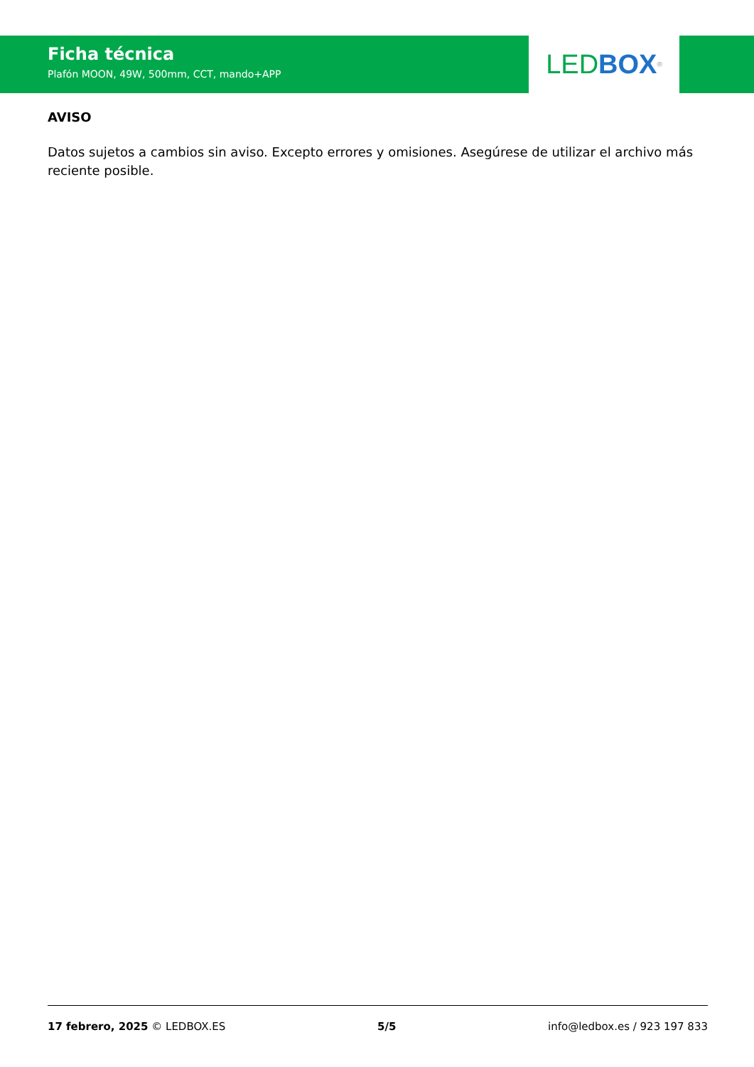Ficha técnica
Plafón MOON, 49W, 500mm, CCT, mando+APP
LED BOX<sup>®</sup>
AVISO
Datos sujetos a cambios sin aviso. Excepto errores y omisiones. Asegúrese de utilizar el archivo más reciente posible.
17 febrero, 2025 © LEDBOX.ES 5/5 info@ledbox.es / 923 197 833